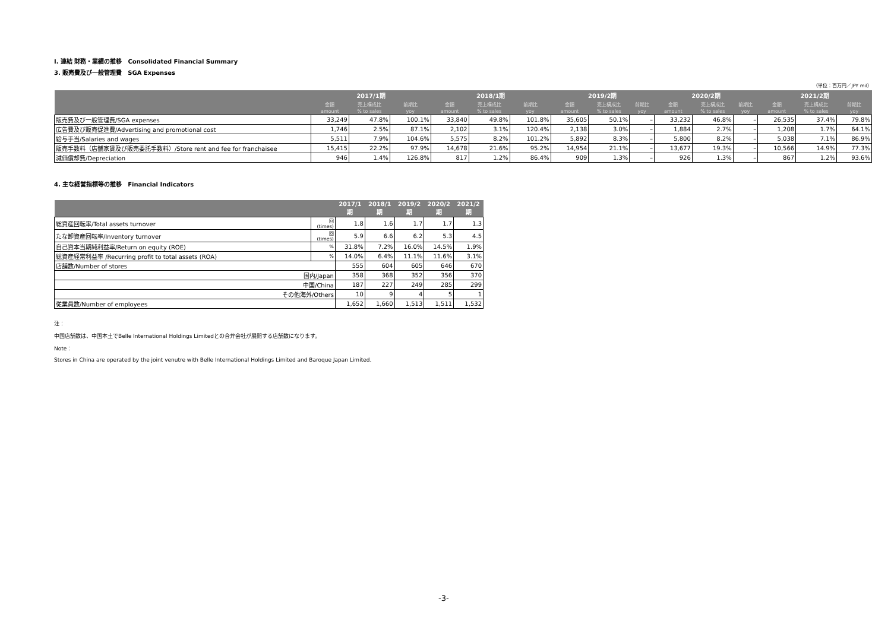Ⅰ. 連結 財務・業績の推移　Consolidated Financial Summary
3. 販売費及び一般管理費　SGA Expenses
（単位：百万円／JPY mil）
| | 2017/1期 | | | 2018/1期 | | | 2019/2期 | | | 2020/2期 | | | 2021/2期 | | |
| --- | --- | --- | --- | --- | --- | --- | --- | --- | --- | --- | --- | --- | --- | --- | --- |
| | 金額 | 売上構成比 | 前期比 | 金額 | 売上構成比 | 前期比 | 金額 | 売上構成比 | 前期比 | 金額 | 売上構成比 | 前期比 | 金額 | 売上構成比 | 前期比 |
| | amount | % to sales | yoy | amount | % to sales | yoy | amount | % to sales | yoy | amount | % to sales | yoy | amount | % to sales | yoy |
| 販売費及び一般管理費/SGA expenses | 33,249 | 47.8% | 100.1% | 33,840 | 49.8% | 101.8% | 35,605 | 50.1% | – | 33,232 | 46.8% | – | 26,535 | 37.4% | 79.8% |
| 広告費及び販売促進費/Advertising and promotional cost | 1,746 | 2.5% | 87.1% | 2,102 | 3.1% | 120.4% | 2,138 | 3.0% | – | 1,884 | 2.7% | – | 1,208 | 1.7% | 64.1% |
| 給与手当/Salaries and wages | 5,511 | 7.9% | 104.6% | 5,575 | 8.2% | 101.2% | 5,892 | 8.3% | – | 5,800 | 8.2% | – | 5,038 | 7.1% | 86.9% |
| 販売手数料（店舗家賃及び販売委託手数料）/Store rent and fee for franchaisee | 15,415 | 22.2% | 97.9% | 14,678 | 21.6% | 95.2% | 14,954 | 21.1% | – | 13,677 | 19.3% | – | 10,566 | 14.9% | 77.3% |
| 減価償却費/Depreciation | 946 | 1.4% | 126.8% | 817 | 1.2% | 86.4% | 909 | 1.3% | – | 926 | 1.3% | – | 867 | 1.2% | 93.6% |
4. 主な経営指標等の推移　Financial Indicators
| | | 2017/1期 | 2018/1期 | 2019/2期 | 2020/2期 | 2021/2期 |
| --- | --- | --- | --- | --- | --- | --- |
| 総資産回転率/Total assets turnover | 回(times) | 1.8 | 1.6 | 1.7 | 1.7 | 1.3 |
| たな卸資産回転率/Inventory turnover | 回(times) | 5.9 | 6.6 | 6.2 | 5.3 | 4.5 |
| 自己資本当期純利益率/Return on equity (ROE) | % | 31.8% | 7.2% | 16.0% | 14.5% | 1.9% |
| 総資産経常利益率 /Recurring profit to total assets (ROA) | % | 14.0% | 6.4% | 11.1% | 11.6% | 3.1% |
| 店舗数/Number of stores | | 555 | 604 | 605 | 646 | 670 |
| 国内/Japan | | 358 | 368 | 352 | 356 | 370 |
| 中国/China | | 187 | 227 | 249 | 285 | 299 |
| その他海外/Others | | 10 | 9 | 4 | 5 | 1 |
| 従業員数/Number of employees | | 1,652 | 1,660 | 1,513 | 1,511 | 1,532 |
注：
中国店舗数は、中国本土でBelle International Holdings Limitedとの合弁会社が展開する店舗数になります。
Note：
Stores in China are operated by the joint venutre with Belle International Holdings Limited and Baroque Japan Limited.
-3-